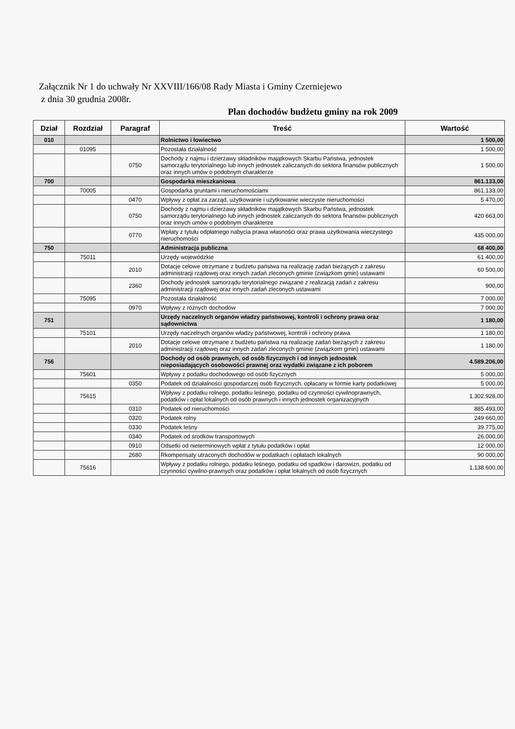Załącznik Nr 1 do uchwały Nr XXVIII/166/08 Rady Miasta i Gminy Czerniejewo
z dnia 30 grudnia 2008r.
Plan dochodów budżetu gminy na rok 2009
| Dział | Rozdział | Paragraf | Treść | Wartość |
| --- | --- | --- | --- | --- |
| 010 | | | Rolnictwo i łowiectwo | 1 500,00 |
| | 01095 | | Pozostała działalność | 1 500,00 |
| | | 0750 | Dochody z najmu i dzierżawy składników majątkowych Skarbu Państwa, jednostek samorządu terytorialnego lub innych jednostek zaliczanych do sektora finansów publicznych oraz innych umów o podobnym charakterze | 1 500,00 |
| 700 | | | Gospodarka mieszkaniowa | 861.133,00 |
| | 70005 | | Gospodarka gruntami i nieruchomościami | 861.133,00 |
| | | 0470 | Wpływy z opłat za zarząd, użytkowanie i użytkowanie wieczyste nieruchomości | 5 470,00 |
| | | 0750 | Dochody z najmu i dzierżawy składników majątkowych Skarbu Państwa, jednostek samorządu terytorialnego lub innych jednostek zaliczanych do sektora finansów publicznych oraz innych umów o podobnym charakterze | 420 663,00 |
| | | 0770 | Wpłaty z tytułu odpłatnego nabycia prawa własności oraz prawa użytkowania wieczystego nieruchomości | 435 000,00 |
| 750 | | | Administracja publiczna | 68 400,00 |
| | 75011 | | Urzędy wojewódzkie | 61 400,00 |
| | | 2010 | Dotacje celowe otrzymane z budżetu państwa na realizację zadań bieżących z zakresu administracji rządowej oraz innych zadań zleconych gminie (związkom gmin) ustawami | 60 500,00 |
| | | 2360 | Dochody jednostek samorządu terytorialnego związane z realizacją zadań z zakresu administracji rządowej oraz innych zadań zleconych ustawami | 900,00 |
| | 75095 | | Pozostała działalność | 7 000,00 |
| | | 0970 | Wpływy z różnych dochodów | 7 000,00 |
| 751 | | | Urzędy naczelnych organów władzy państwowej, kontroli i ochrony prawa oraz sądownictwa | 1 180,00 |
| | 75101 | | Urzędy naczelnych organów władzy państwowej, kontroli i ochrony prawa | 1 180,00 |
| | | 2010 | Dotacje celowe otrzymane z budżetu państwa na realizację zadań bieżących z zakresu administracji rządowej oraz innych zadań zleconych gminie (związkom gmin) ustawami | 1 180,00 |
| 756 | | | Dochody od osób prawnych, od osób fizycznych i od innych jednostek nieposiadających osobowości prawnej oraz wydatki związane z ich poborem | 4.589.206,00 |
| | 75601 | | Wpływy z podatku dochodowego od osób fizycznych | 5 000,00 |
| | | 0350 | Podatek od działalności gospodarczej osób fizycznych, opłacany w formie karty podatkowej | 5 000,00 |
| | 75615 | | Wpływy z podatku rolnego, podatku leśnego, podatku od czynności cywilnoprawnych, podatków i opłat lokalnych od osób prawnych i innych jednostek organizacyjnych | 1.302.928,00 |
| | | 0310 | Podatek od nieruchomości | 885.493,00 |
| | | 0320 | Podatek rolny | 249 660,00 |
| | | 0330 | Podatek leśny | 39.775,00 |
| | | 0340 | Podatek od środków transportowych | 26.000,00 |
| | | 0910 | Odsetki od nieterminowych wpłat z tytułu podatków i opłat | 12 000,00 |
| | | 2680 | Rkompensaty utraconych dochodów w podatkach i opłatach lokalnych | 90 000,00 |
| | 75616 | | Wpływy z podatku rolnego, podatku leśnego, podatku od spadków i darowizn, podatku od czynności cywilno-prawnych oraz podatków i opłat lokalnych od osób fizycznych | 1.138.600,00 |